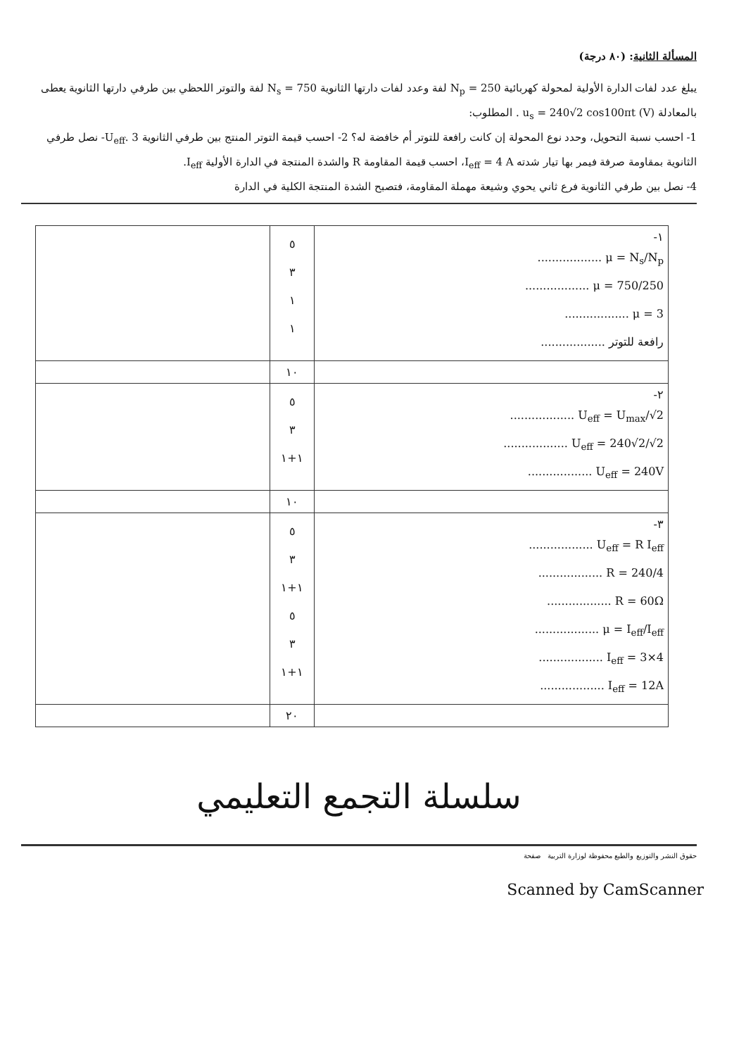المسألة الثانية: (٨٠ درجة)
يبلغ عدد لفات الدارة الأولية لمحولة كهربائية N<sub>p</sub> = 250 لفة وعدد لفات دارتها الثانوية N<sub>s</sub> = 750 لفة والتوتر اللحظي بين طرفي دارتها الثانوية يعطى بالمعادلة u<sub>s</sub> = 240√2 cos100πt (V) . المطلوب:
1- احسب نسبة التحويل، وحدد نوع المحولة إن كانت رافعة للتوتر أم خافضة له؟ 2- احسب قيمة التوتر المنتج بين طرفي الثانوية U<sub>eff</sub>. 3- نصل طرفي الثانوية بمقاومة صرفة فيمر بها تيار شدته I<sub>eff</sub> = 4 A، احسب قيمة المقاومة R والشدة المنتجة في الدارة الأولية I<sub>eff</sub>.
4- نصل بين طرفي الثانوية فرع ثاني يحوي وشيعة مهملة المقاومة، فتصبح الشدة المنتجة الكلية في الدارة
| ١- μ = N<sub>s</sub>/N<sub>p</sub> .................. μ = 750/250 .................. μ = 3 .................. رافعة للتوتر .................. | ٥ ٣ ١ ١ | |
| | ١٠ | |
| ٢- U<sub>eff</sub> = U<sub>max</sub>/√2 .................. U<sub>eff</sub> = 240√2/√2 .................. U<sub>eff</sub> = 240V .................. | ٥ ٣ ١+١ | |
| | ١٠ | |
| ٣- U<sub>eff</sub> = R I<sub>eff</sub> .................. R = 240/4 .................. R = 60Ω .................. μ = I<sub>eff</sub>/I<sub>eff</sub> .................. I<sub>eff</sub> = 3×4 .................. I<sub>eff</sub> = 12A .................. | ٥ ٣ ١+١ ٥ ٣ ١+١ | |
| | ٢٠ | |
سلسلة التجمع التعليمي
حقوق النشر والتوزيع والطبع محفوظة لوزارة التربية صفحة
Scanned by CamScanner